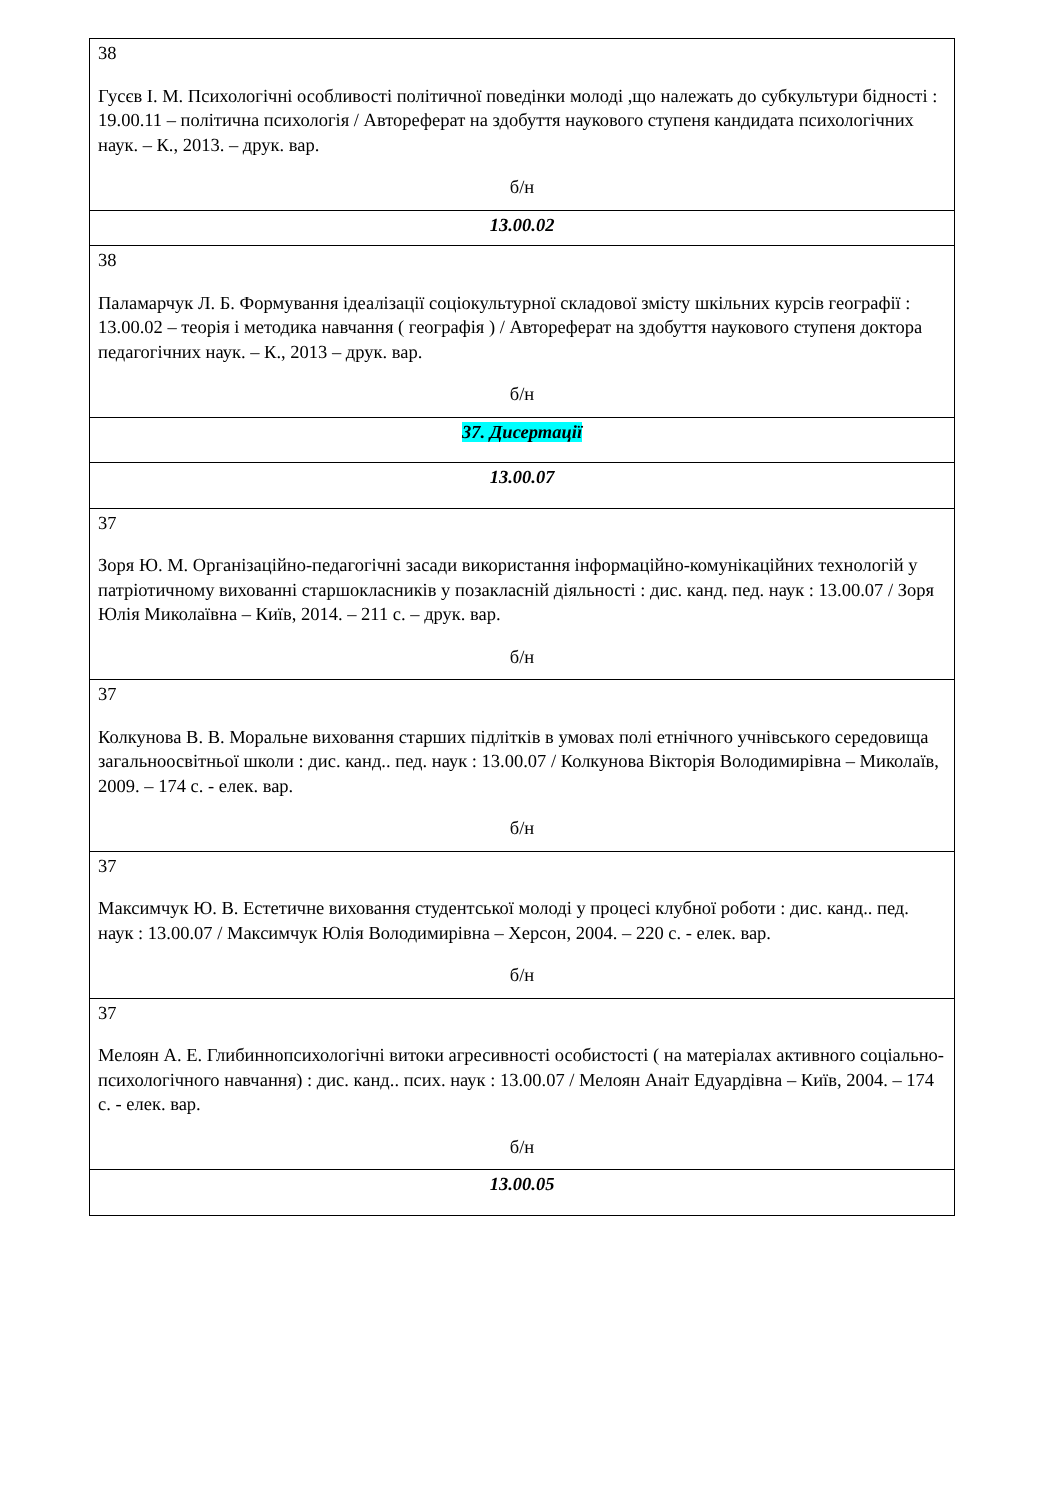| 38 Гусєв І. М. Психологічні особливості політичної поведінки молоді ,що належать до субкультури бідності : 19.00.11 – політична психологія / Автореферат на здобуття наукового ступеня кандидата психологічних наук. – К., 2013. – друк. вар. б/н |
| 13.00.02 |
| 38 Паламарчук Л. Б. Формування ідеалізації соціокультурної складової змісту шкільних курсів географії : 13.00.02 – теорія і методика навчання ( географія ) / Автореферат на здобуття наукового ступеня доктора педагогічних наук. – К., 2013 – друк. вар. б/н |
| 37. Дисертації |
| 13.00.07 |
| 37 Зоря Ю. М. Організаційно-педагогічні засади використання інформаційно-комунікаційних технологій у патріотичному вихованні старшокласників у позакласній діяльності : дис. канд. пед. наук : 13.00.07 / Зоря Юлія Миколаївна – Київ, 2014. – 211 с. – друк. вар. б/н |
| 37 Колкунова В. В. Моральне виховання старших підлітків в умовах полі етнічного учнівського середовища загальноосвітньої школи : дис. канд.. пед. наук : 13.00.07 / Колкунова Вікторія Володимирівна – Миколаїв, 2009. – 174 с. - елек. вар. б/н |
| 37 Максимчук Ю. В. Естетичне виховання студентської молоді у процесі клубної роботи : дис. канд.. пед. наук : 13.00.07 / Максимчук Юлія Володимирівна – Херсон, 2004. – 220 с. - елек. вар. б/н |
| 37 Мелоян А. Е. Глибиннопсихологічні витоки агресивності особистості ( на матеріалах активного соціально-психологічного навчання) : дис. канд.. псих. наук : 13.00.07 / Мелоян Анаіт Едуардівна – Київ, 2004. – 174 с. - елек. вар. б/н |
| 13.00.05 |